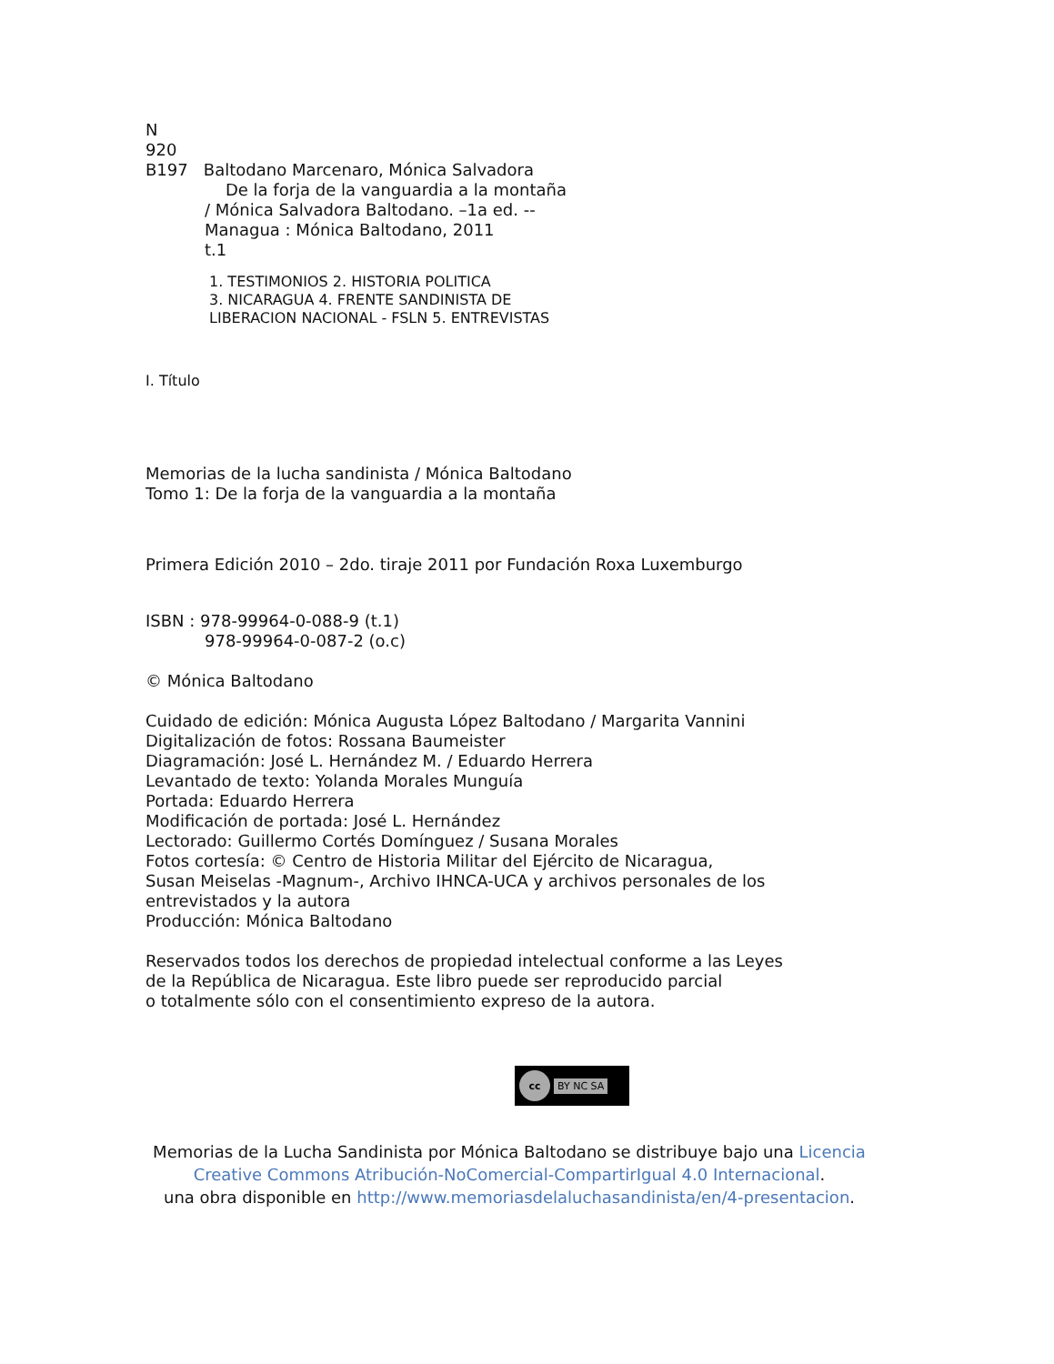N
920
B197 Baltodano Marcenaro, Mónica Salvadora
De la forja de la vanguardia a la montaña
/ Mónica Salvadora Baltodano. –1a ed. --
Managua : Mónica Baltodano, 2011
t.1
1. TESTIMONIOS 2. HISTORIA POLITICA
3. NICARAGUA 4. FRENTE SANDINISTA DE
LIBERACION NACIONAL - FSLN 5. ENTREVISTAS
I. Título
Memorias de la lucha sandinista / Mónica Baltodano
Tomo 1: De la forja de la vanguardia a la montaña
Primera Edición 2010 – 2do. tiraje 2011 por Fundación Roxa Luxemburgo
ISBN : 978-99964-0-088-9 (t.1)
978-99964-0-087-2 (o.c)
© Mónica Baltodano
Cuidado de edición: Mónica Augusta López Baltodano / Margarita Vannini
Digitalización de fotos: Rossana Baumeister
Diagramación: José L. Hernández M. / Eduardo Herrera
Levantado de texto: Yolanda Morales Munguía
Portada: Eduardo Herrera
Modificación de portada: José L. Hernández
Lectorado: Guillermo Cortés Domínguez / Susana Morales
Fotos cortesía: © Centro de Historia Militar del Ejército de Nicaragua,
Susan Meiselas -Magnum-, Archivo IHNCA-UCA y archivos personales de los
entrevistados y la autora
Producción: Mónica Baltodano
Reservados todos los derechos de propiedad intelectual conforme a las Leyes
de la República de Nicaragua. Este libro puede ser reproducido parcial
o totalmente sólo con el consentimiento expreso de la autora.
cc BY NC SA
Memorias de la Lucha Sandinista por Mónica Baltodano se distribuye bajo una Licencia Creative Commons Atribución-NoComercial-CompartirIgual 4.0 Internacional.
una obra disponible en http://www.memoriasdelaluchasandinista/en/4-presentacion.